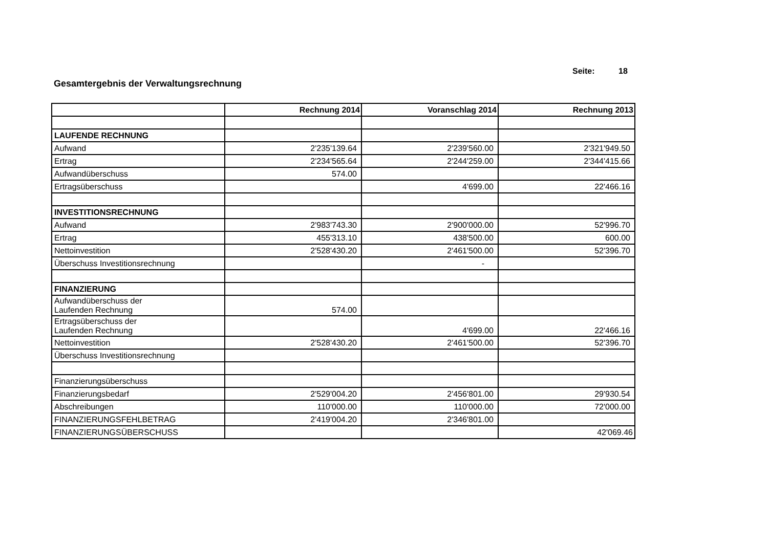Seite: 18
Gesamtergebnis der Verwaltungsrechnung
| | Rechnung 2014 | Voranschlag 2014 | Rechnung 2013 |
| --- | --- | --- | --- |
| LAUFENDE RECHNUNG | | | |
| Aufwand | 2'235'139.64 | 2'239'560.00 | 2'321'949.50 |
| Ertrag | 2'234'565.64 | 2'244'259.00 | 2'344'415.66 |
| Aufwandüberschuss | 574.00 | | |
| Ertragsüberschuss | | 4'699.00 | 22'466.16 |
| INVESTITIONSRECHNUNG | | | |
| Aufwand | 2'983'743.30 | 2'900'000.00 | 52'996.70 |
| Ertrag | 455'313.10 | 438'500.00 | 600.00 |
| Nettoinvestition | 2'528'430.20 | 2'461'500.00 | 52'396.70 |
| Überschuss Investitionsrechnung | | - | |
| FINANZIERUNG | | | |
| Aufwandüberschuss der Laufenden Rechnung | 574.00 | | |
| Ertragsüberschuss der Laufenden Rechnung | | 4'699.00 | 22'466.16 |
| Nettoinvestition | 2'528'430.20 | 2'461'500.00 | 52'396.70 |
| Überschuss Investitionsrechnung | | | |
| Finanzierungsüberschuss | | | |
| Finanzierungsbedarf | 2'529'004.20 | 2'456'801.00 | 29'930.54 |
| Abschreibungen | 110'000.00 | 110'000.00 | 72'000.00 |
| FINANZIERUNGSFEHLBETRAG | 2'419'004.20 | 2'346'801.00 | |
| FINANZIERUNGSÜBERSCHUSS | | | 42'069.46 |